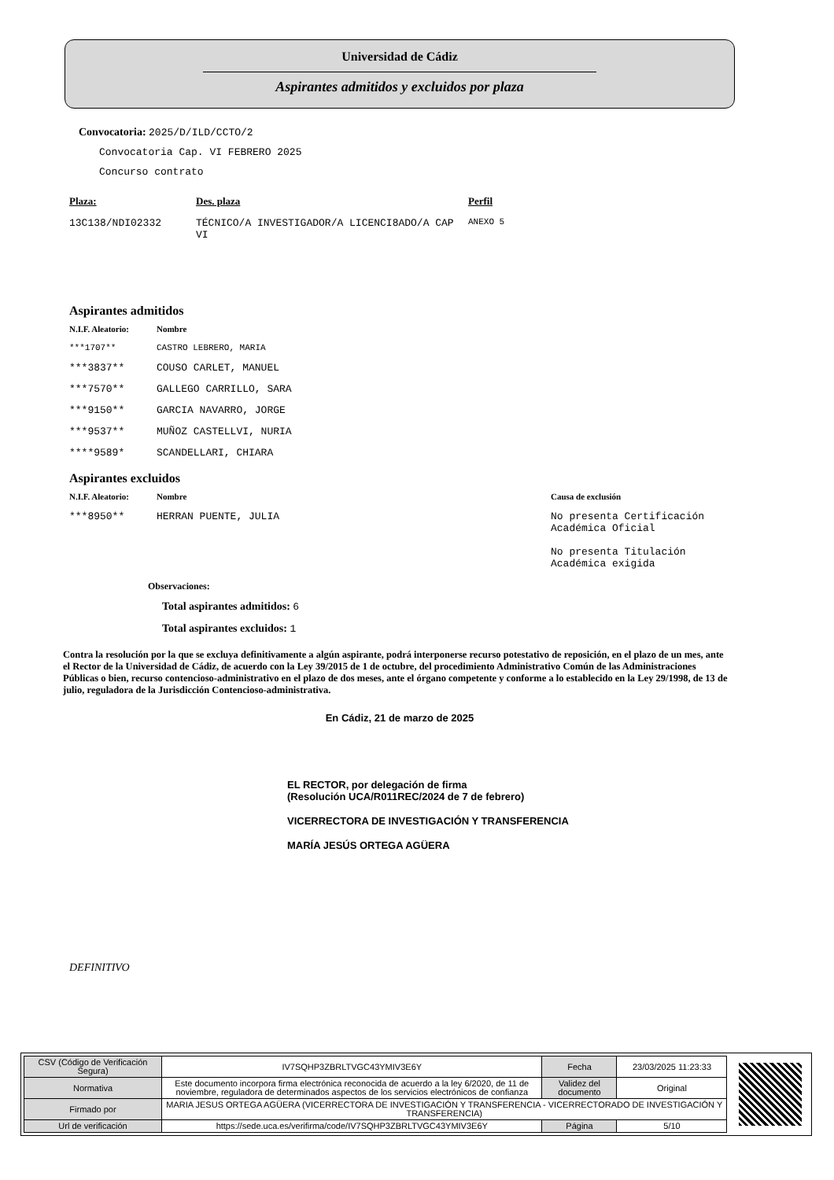Universidad de Cádiz
Aspirantes admitidos y excluidos por plaza
Convocatoria: 2025/D/ILD/CCTO/2
Convocatoria Cap. VI FEBRERO 2025
Concurso contrato
| Plaza: | Des. plaza | Perfil |
| --- | --- | --- |
| 13C138/NDI02332 | TÉCNICO/A INVESTIGADOR/A LICENCI8ADO/A CAP VI | ANEXO 5 |
Aspirantes admitidos
| N.I.F. Aleatorio: | Nombre |
| --- | --- |
| ***1707** | CASTRO LEBRERO, MARIA |
| ***3837** | COUSO CARLET, MANUEL |
| ***7570** | GALLEGO CARRILLO, SARA |
| ***9150** | GARCIA NAVARRO, JORGE |
| ***9537** | MUÑOZ CASTELLVI, NURIA |
| ****9589* | SCANDELLARI, CHIARA |
Aspirantes excluidos
| N.I.F. Aleatorio: | Nombre | Causa de exclusión |
| --- | --- | --- |
| ***8950** | HERRAN PUENTE, JULIA | No presenta Certificación Académica Oficial No presenta Titulación Académica exigida |
Observaciones:
Total aspirantes admitidos: 6
Total aspirantes excluidos: 1
Contra la resolución por la que se excluya definitivamente a algún aspirante, podrá interponerse recurso potestativo de reposición, en el plazo de un mes, ante el Rector de la Universidad de Cádiz, de acuerdo con la Ley 39/2015 de 1 de octubre, del procedimiento Administrativo Común de las Administraciones Públicas o bien, recurso contencioso-administrativo en el plazo de dos meses, ante el órgano competente y conforme a lo establecido en la Ley 29/1998, de 13 de julio, reguladora de la Jurisdicción Contencioso-administrativa.
En Cádiz, 21 de marzo de 2025
EL RECTOR, por delegación de firma
(Resolución UCA/R011REC/2024 de 7 de febrero)
VICERRECTORA DE INVESTIGACIÓN Y TRANSFERENCIA
MARÍA JESÚS ORTEGA AGÜERA
DEFINITIVO
| CSV (Código de Verificación Segura) | IV7SQHP3ZBRLTVGC43YMIV3E6Y | Fecha | 23/03/2025 11:23:33 |
| Normativa | Este documento incorpora firma electrónica reconocida de acuerdo a la ley 6/2020, de 11 de noviembre, reguladora de determinados aspectos de los servicios electrónicos de confianza | Validez del documento | Original |
| Firmado por | MARIA JESUS ORTEGA AGÜERA (VICERRECTORA DE INVESTIGACIÓN Y TRANSFERENCIA - VICERRECTORADO DE INVESTIGACIÓN Y TRANSFERENCIA) | | |
| Url de verificación | https://sede.uca.es/verifirma/code/IV7SQHP3ZBRLTVGC43YMIV3E6Y | Página | 5/10 |